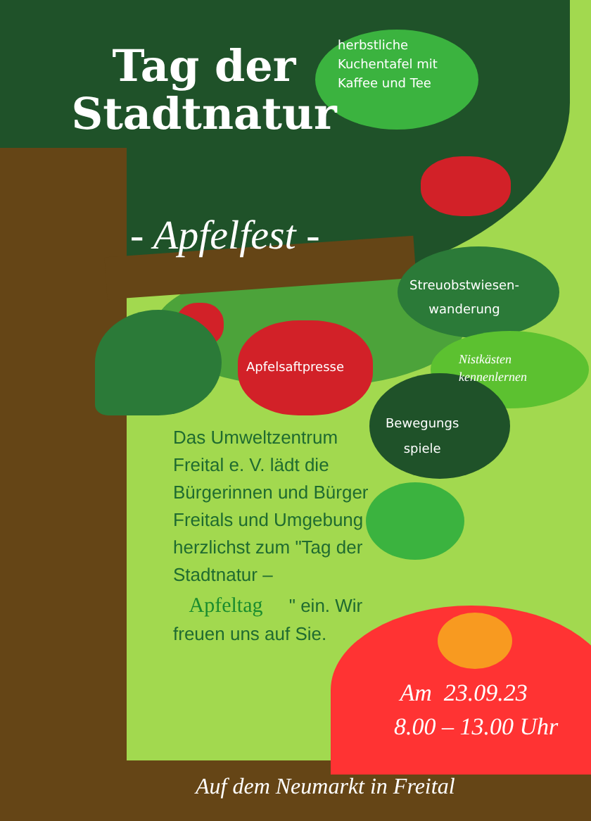Tag der
Stadtnatur
herbstliche
Kuchentafel mit
Kaffee und Tee
- Apfelfest -
Streuobstwiesen-
wanderung
Apfelsaftpresse
Nistkästen
kennenlernen
Bewegungs
spiele
Das Umweltzentrum Freital e. V. lädt die Bürgerinnen und Bürger Freitals und Umgebung herzlichst zum "Tag der Stadtnatur – Apfeltag " ein. Wir freuen uns auf Sie.
Am 23.09.23
8.00 – 13.00 Uhr
Auf dem Neumarkt in Freital